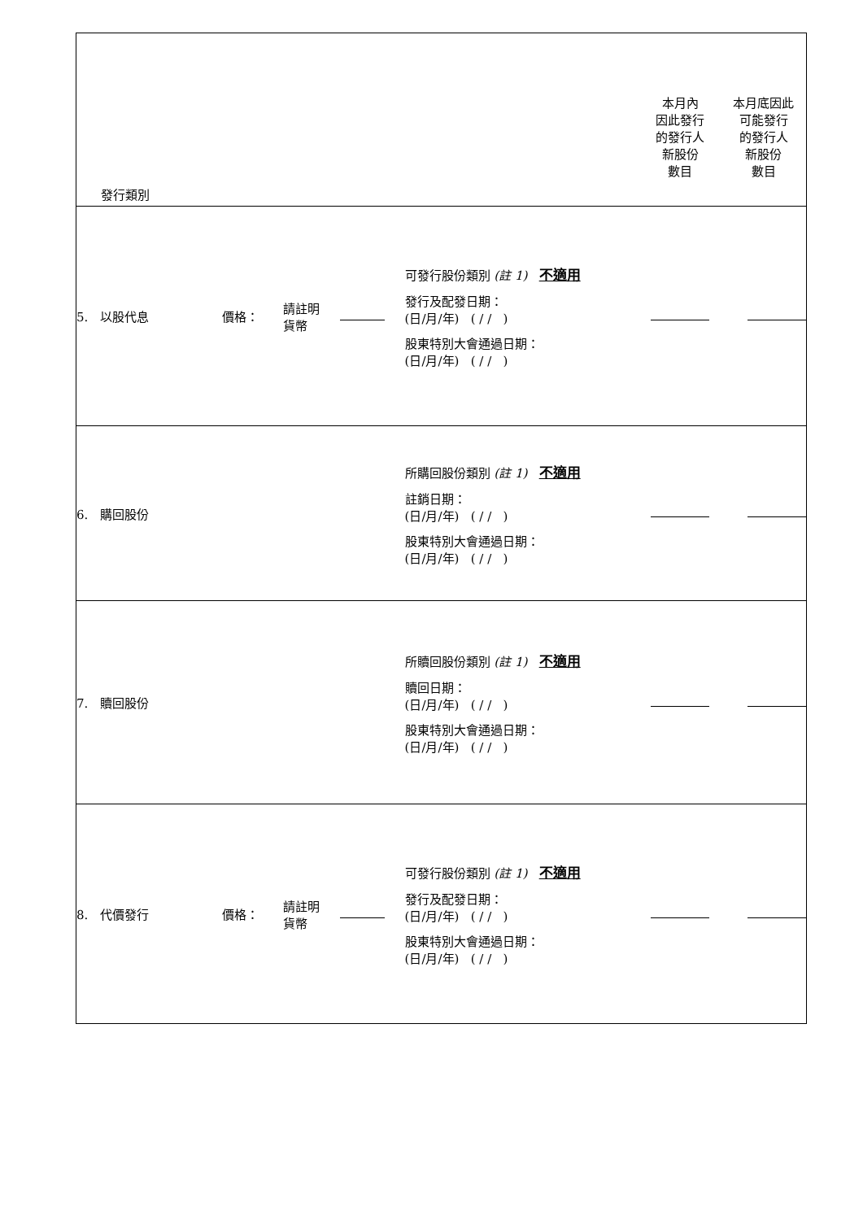| 發行類別 | | | | | 本月內 因此發行 的發行人 新股份 數目 | 本月底因此 可能發行 的發行人 新股份 數目 |
| 5. 以股代息 | 價格： | 請註明 貨幣 | | 可發行股份類別 (註 1) 不適用 發行及配發日期： (日/月/年) ( / / ) 股東特別大會通過日期： (日/月/年) ( / / ) | | |
| 6. 購回股份 | | | | 所購回股份類別 (註 1) 不適用 註銷日期： (日/月/年) ( / / ) 股東特別大會通過日期： (日/月/年) ( / / ) | | |
| 7. 贖回股份 | | | | 所贖回股份類別 (註 1) 不適用 贖回日期： (日/月/年) ( / / ) 股東特別大會通過日期： (日/月/年) ( / / ) | | |
| 8. 代價發行 | 價格： | 請註明 貨幣 | | 可發行股份類別 (註 1) 不適用 發行及配發日期： (日/月/年) ( / / ) 股東特別大會通過日期： (日/月/年) ( / / ) | | |